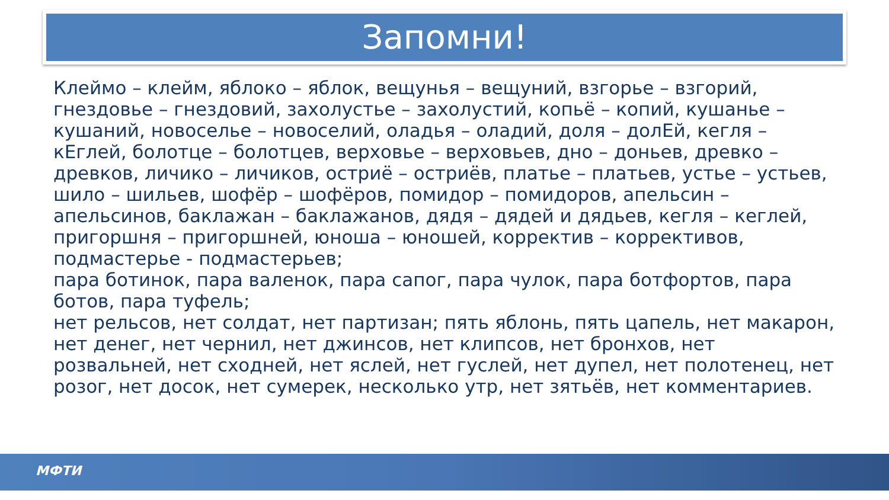Запомни!
Клеймо – клейм, яблоко – яблок, вещунья – вещуний, взгорье – взгорий, гнездовье – гнездовий, захолустье – захолустий, копьё – копий, кушанье – кушаний, новоселье – новоселий, оладья – оладий, доля – долЕй, кегля – кЕглей, болотце – болотцев, верховье – верховьев, дно – доньев, древко – древков, личико – личиков, остриё – остриёв, платье – платьев, устье – устьев, шило – шильев, шофёр – шофёров, помидор – помидоров, апельсин – апельсинов, баклажан – баклажанов, дядя – дядей и дядьев, кегля – кеглей, пригоршня – пригоршней, юноша – юношей, корректив – коррективов, подмастерье - подмастерьев;
пара ботинок, пара валенок, пара сапог, пара чулок, пара ботфортов, пара ботов, пара туфель;
нет рельсов, нет солдат, нет партизан; пять яблонь, пять цапель, нет макарон, нет денег, нет чернил, нет джинсов, нет клипсов, нет бронхов, нет розвальней, нет сходней, нет яслей, нет гуслей, нет дупел, нет полотенец, нет розог, нет досок, нет сумерек, несколько утр, нет зятьёв, нет комментариев.
МФТИ